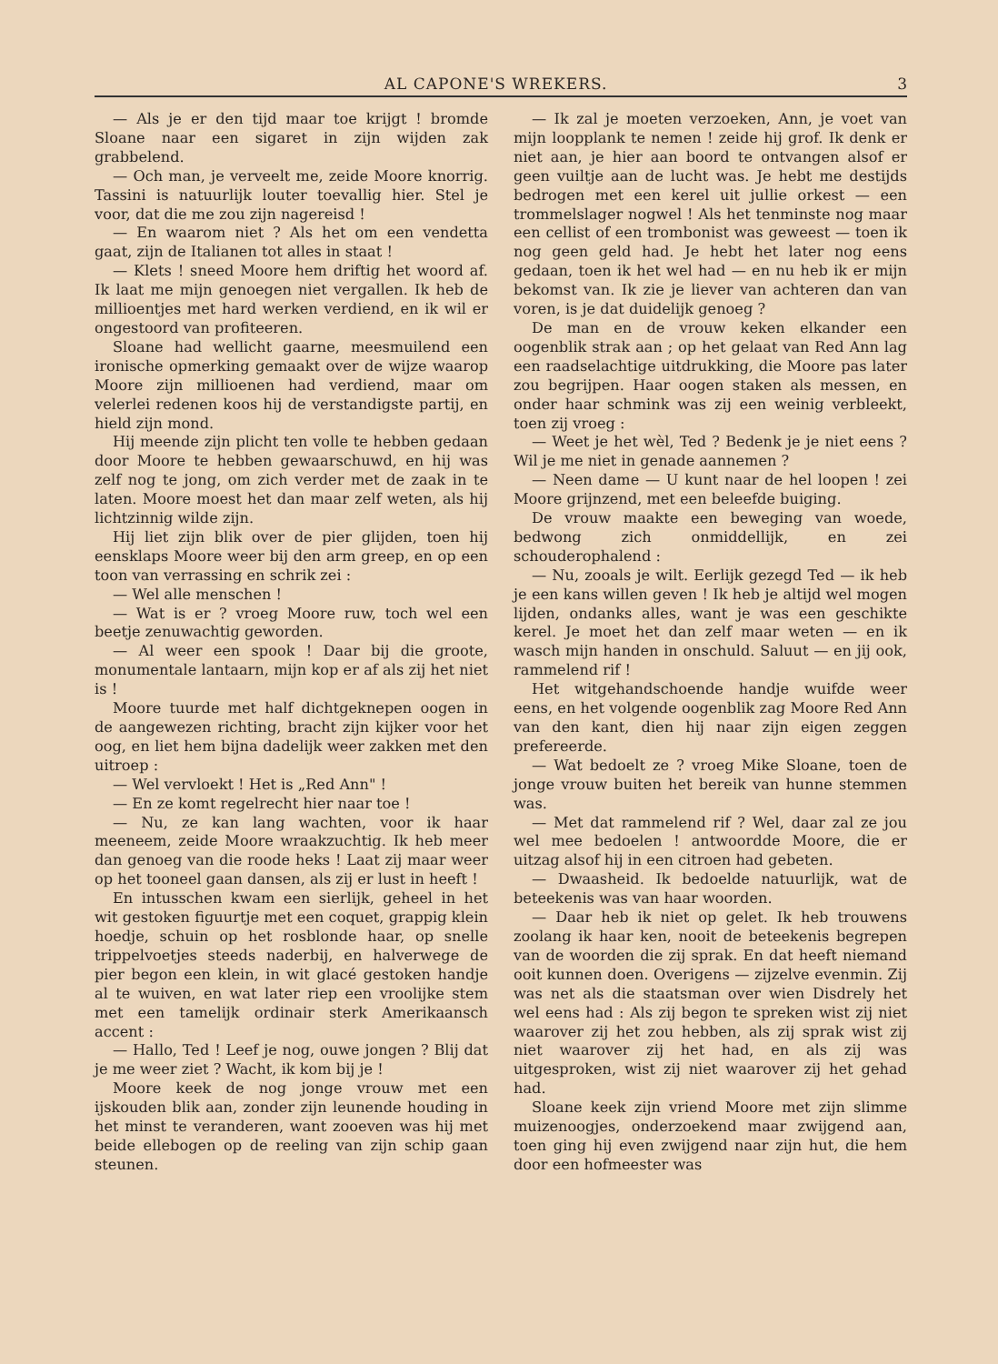AL CAPONE'S WREKERS. 3
— Als je er den tijd maar toe krijgt ! bromde Sloane naar een sigaret in zijn wijden zak grabbelend.
— Och man, je verveelt me, zeide Moore knorrig. Tassini is natuurlijk louter toevallig hier. Stel je voor, dat die me zou zijn nagereisd !
— En waarom niet ? Als het om een vendetta gaat, zijn de Italianen tot alles in staat !
— Klets ! sneed Moore hem driftig het woord af. Ik laat me mijn genoegen niet vergallen. Ik heb de millioentjes met hard werken verdiend, en ik wil er ongestoord van profiteeren.
Sloane had wellicht gaarne, meesmuilend een ironische opmerking gemaakt over de wijze waarop Moore zijn millioenen had verdiend, maar om velerlei redenen koos hij de verstandigste partij, en hield zijn mond.
Hij meende zijn plicht ten volle te hebben gedaan door Moore te hebben gewaarschuwd, en hij was zelf nog te jong, om zich verder met de zaak in te laten. Moore moest het dan maar zelf weten, als hij lichtzinnig wilde zijn.
Hij liet zijn blik over de pier glijden, toen hij eensklaps Moore weer bij den arm greep, en op een toon van verrassing en schrik zei :
— Wel alle menschen !
— Wat is er ? vroeg Moore ruw, toch wel een beetje zenuwachtig geworden.
— Al weer een spook ! Daar bij die groote, monumentale lantaarn, mijn kop er af als zij het niet is !
Moore tuurde met half dichtgeknepen oogen in de aangewezen richting, bracht zijn kijker voor het oog, en liet hem bijna dadelijk weer zakken met den uitroep :
— Wel vervloekt ! Het is „Red Ann" !
— En ze komt regelrecht hier naar toe !
— Nu, ze kan lang wachten, voor ik haar meeneem, zeide Moore wraakzuchtig. Ik heb meer dan genoeg van die roode heks ! Laat zij maar weer op het tooneel gaan dansen, als zij er lust in heeft !
En intusschen kwam een sierlijk, geheel in het wit gestoken figuurtje met een coquet, grappig klein hoedje, schuin op het rosblonde haar, op snelle trippelvoetjes steeds naderbij, en halverwege de pier begon een klein, in wit glacé gestoken handje al te wuiven, en wat later riep een vroolijke stem met een tamelijk ordinair sterk Amerikaansch accent :
— Hallo, Ted ! Leef je nog, ouwe jongen ? Blij dat je me weer ziet ? Wacht, ik kom bij je !
Moore keek de nog jonge vrouw met een ijskouden blik aan, zonder zijn leunende houding in het minst te veranderen, want zooeven was hij met beide ellebogen op de reeling van zijn schip gaan steunen.
— Ik zal je moeten verzoeken, Ann, je voet van mijn loopplank te nemen ! zeide hij grof. Ik denk er niet aan, je hier aan boord te ontvangen alsof er geen vuiltje aan de lucht was. Je hebt me destijds bedrogen met een kerel uit jullie orkest — een trommelslager nogwel ! Als het tenminste nog maar een cellist of een trombonist was geweest — toen ik nog geen geld had. Je hebt het later nog eens gedaan, toen ik het wel had — en nu heb ik er mijn bekomst van. Ik zie je liever van achteren dan van voren, is je dat duidelijk genoeg ?
De man en de vrouw keken elkander een oogenblik strak aan ; op het gelaat van Red Ann lag een raadselachtige uitdrukking, die Moore pas later zou begrijpen. Haar oogen staken als messen, en onder haar schmink was zij een weinig verbleekt, toen zij vroeg :
— Weet je het wèl, Ted ? Bedenk je je niet eens ? Wil je me niet in genade aannemen ?
— Neen dame — U kunt naar de hel loopen ! zei Moore grijnzend, met een beleefde buiging.
De vrouw maakte een beweging van woede, bedwong zich onmiddellijk, en zei schouderophalend :
— Nu, zooals je wilt. Eerlijk gezegd Ted — ik heb je een kans willen geven ! Ik heb je altijd wel mogen lijden, ondanks alles, want je was een geschikte kerel. Je moet het dan zelf maar weten — en ik wasch mijn handen in onschuld. Saluut — en jij ook, rammelend rif !
Het witgehandschoende handje wuifde weer eens, en het volgende oogenblik zag Moore Red Ann van den kant, dien hij naar zijn eigen zeggen prefereerde.
— Wat bedoelt ze ? vroeg Mike Sloane, toen de jonge vrouw buiten het bereik van hunne stemmen was.
— Met dat rammelend rif ? Wel, daar zal ze jou wel mee bedoelen ! antwoordde Moore, die er uitzag alsof hij in een citroen had gebeten.
— Dwaasheid. Ik bedoelde natuurlijk, wat de beteekenis was van haar woorden.
— Daar heb ik niet op gelet. Ik heb trouwens zoolang ik haar ken, nooit de beteekenis begrepen van de woorden die zij sprak. En dat heeft niemand ooit kunnen doen. Overigens — zijzelve evenmin. Zij was net als die staatsman over wien Disdrely het wel eens had : Als zij begon te spreken wist zij niet waarover zij het zou hebben, als zij sprak wist zij niet waarover zij het had, en als zij was uitgesproken, wist zij niet waarover zij het gehad had.
Sloane keek zijn vriend Moore met zijn slimme muizenoogjes, onderzoekend maar zwijgend aan, toen ging hij even zwijgend naar zijn hut, die hem door een hofmeester was